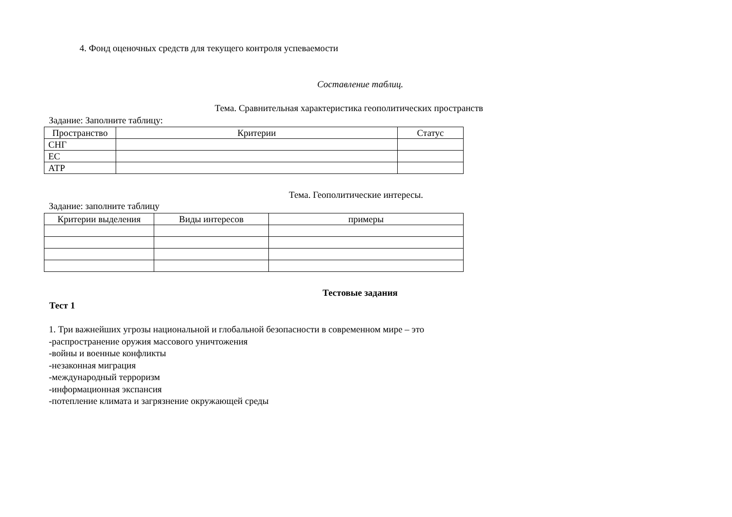4. Фонд оценочных средств для текущего контроля успеваемости
Составление таблиц.
Тема. Сравнительная характеристика геополитических пространств
Задание: Заполните таблицу:
| Пространство | Критерии | Статус |
| --- | --- | --- |
| СНГ | | |
| ЕС | | |
| АТР | | |
Тема. Геополитические интересы.
Задание: заполните таблицу
| Критерии выделения | Виды интересов | примеры |
| --- | --- | --- |
Тестовые задания
Тест 1
1. Три важнейших угрозы национальной и глобальной безопасности в современном мире – это
-распространение оружия массового уничтожения
-войны и военные конфликты
-незаконная миграция
-международный терроризм
-информационная экспансия
-потепление климата и загрязнение окружающей среды